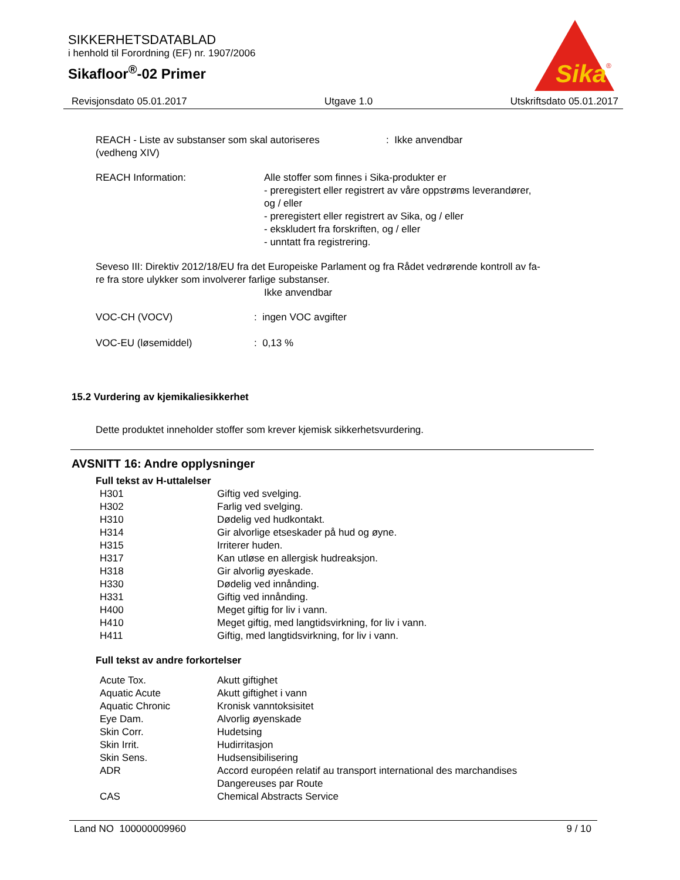SIKKERHETSDATABLAD
i henhold til Forordning (EF) nr. 1907/2006
Sikafloor<sup>®</sup>-02 Primer
Sika
®
Revisjonsdato 05.01.2017 Utgave 1.0 Utskriftsdato 05.01.2017
| REACH - Liste av substanser som skal autoriseres (vedheng XIV) | : Ikke anvendbar |
| REACH Information: | Alle stoffer som finnes i Sika-produkter er - preregistert eller registrert av våre oppstrøms leverandører, og / eller - preregistert eller registrert av Sika, og / eller - ekskludert fra forskriften, og / eller - unntatt fra registrering. |
Seveso III: Direktiv 2012/18/EU fra det Europeiske Parlament og fra Rådet vedrørende kontroll av fa-
re fra store ulykker som involverer farlige substanser.
Ikke anvendbar
| VOC-CH (VOCV) | : ingen VOC avgifter |
| VOC-EU (løsemiddel) | : 0,13 % |
15.2 Vurdering av kjemikaliesikkerhet
Dette produktet inneholder stoffer som krever kjemisk sikkerhetsvurdering.
AVSNITT 16: Andre opplysninger
Full tekst av H-uttalelser
| H301 | Giftig ved svelging. |
| H302 | Farlig ved svelging. |
| H310 | Dødelig ved hudkontakt. |
| H314 | Gir alvorlige etseskader på hud og øyne. |
| H315 | Irriterer huden. |
| H317 | Kan utløse en allergisk hudreaksjon. |
| H318 | Gir alvorlig øyeskade. |
| H330 | Dødelig ved innånding. |
| H331 | Giftig ved innånding. |
| H400 | Meget giftig for liv i vann. |
| H410 | Meget giftig, med langtidsvirkning, for liv i vann. |
| H411 | Giftig, med langtidsvirkning, for liv i vann. |
Full tekst av andre forkortelser
| Acute Tox. | Akutt giftighet |
| Aquatic Acute | Akutt giftighet i vann |
| Aquatic Chronic | Kronisk vanntoksisitet |
| Eye Dam. | Alvorlig øyenskade |
| Skin Corr. | Hudetsing |
| Skin Irrit. | Hudirritasjon |
| Skin Sens. | Hudsensibilisering |
| ADR | Accord européen relatif au transport international des marchandises Dangereuses par Route |
| CAS | Chemical Abstracts Service |
Land NO 100000009960 9 / 10